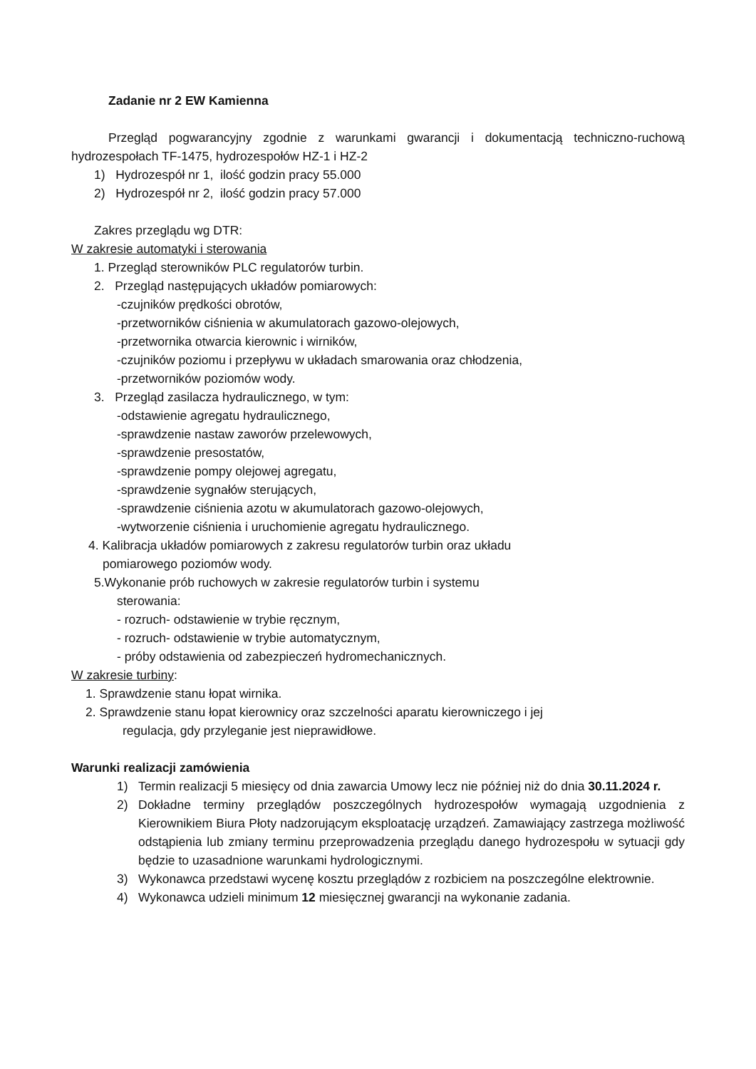Zadanie nr 2 EW Kamienna
Przegląd pogwarancyjny zgodnie z warunkami gwarancji i dokumentacją techniczno-ruchową hydrozespołach TF-1475, hydrozespołów HZ-1 i HZ-2
1) Hydrozespół nr 1, ilość godzin pracy 55.000
2) Hydrozespół nr 2, ilość godzin pracy 57.000
Zakres przeglądu wg DTR:
W zakresie automatyki i sterowania
1. Przegląd sterowników PLC regulatorów turbin.
2. Przegląd następujących układów pomiarowych:
-czujników prędkości obrotów,
-przetworników ciśnienia w akumulatorach gazowo-olejowych,
-przetwornika otwarcia kierownic i wirników,
-czujników poziomu i przepływu w układach smarowania oraz chłodzenia,
-przetworników poziomów wody.
3. Przegląd zasilacza hydraulicznego, w tym:
-odstawienie agregatu hydraulicznego,
-sprawdzenie nastaw zaworów przelewowych,
-sprawdzenie presostatów,
-sprawdzenie pompy olejowej agregatu,
-sprawdzenie sygnałów sterujących,
-sprawdzenie ciśnienia azotu w akumulatorach gazowo-olejowych,
-wytworzenie ciśnienia i uruchomienie agregatu hydraulicznego.
4. Kalibracja układów pomiarowych z zakresu regulatorów turbin oraz układu
pomiarowego poziomów wody.
5.Wykonanie prób ruchowych w zakresie regulatorów turbin i systemu
sterowania:
- rozruch- odstawienie w trybie ręcznym,
- rozruch- odstawienie w trybie automatycznym,
- próby odstawienia od zabezpieczeń hydromechanicznych.
W zakresie turbiny:
1. Sprawdzenie stanu łopat wirnika.
2. Sprawdzenie stanu łopat kierownicy oraz szczelności aparatu kierowniczego i jej
regulacja, gdy przyleganie jest nieprawidłowe.
Warunki realizacji zamówienia
1) Termin realizacji 5 miesięcy od dnia zawarcia Umowy lecz nie później niż do dnia 30.11.2024 r.
2) Dokładne terminy przeglądów poszczególnych hydrozespołów wymagają uzgodnienia z Kierownikiem Biura Płoty nadzorującym eksploatację urządzeń. Zamawiający zastrzega możliwość odstąpienia lub zmiany terminu przeprowadzenia przeglądu danego hydrozespołu w sytuacji gdy będzie to uzasadnione warunkami hydrologicznymi.
3) Wykonawca przedstawi wycenę kosztu przeglądów z rozbiciem na poszczególne elektrownie.
4) Wykonawca udzieli minimum 12 miesięcznej gwarancji na wykonanie zadania.